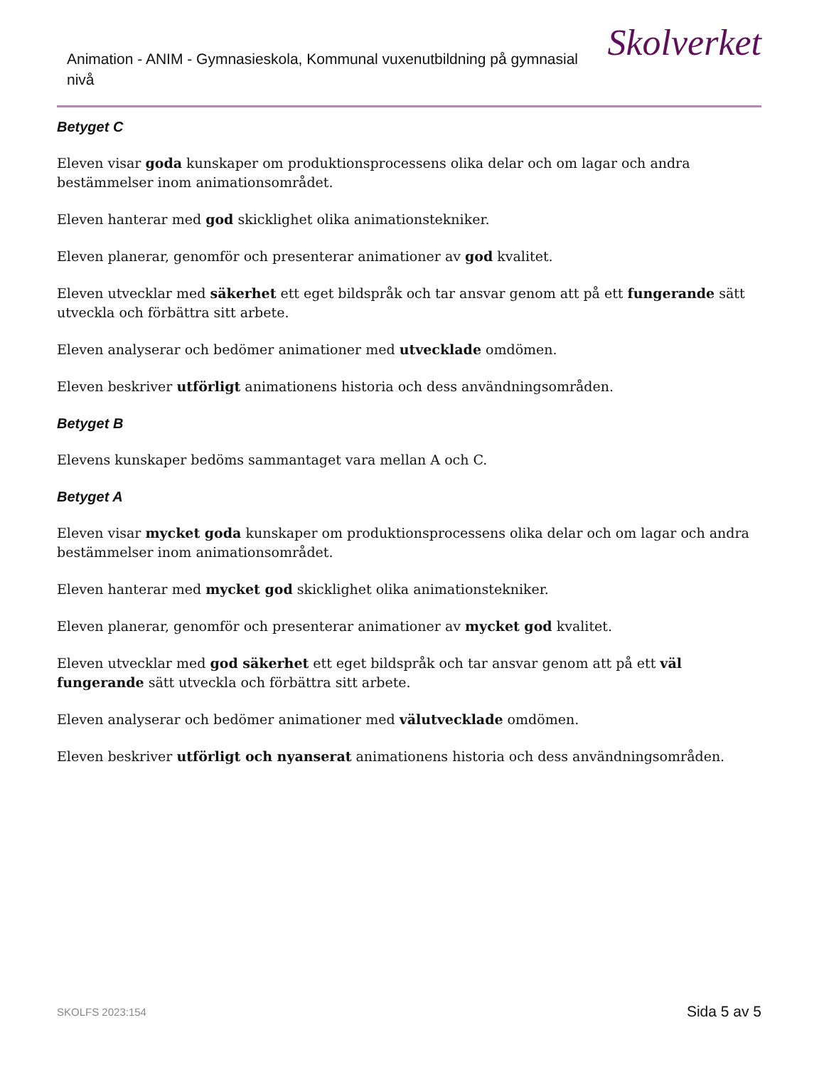Animation - ANIM - Gymnasieskola, Kommunal vuxenutbildning på gymnasial nivå
Skolverket
Betyget C
Eleven visar goda kunskaper om produktionsprocessens olika delar och om lagar och andra bestämmelser inom animationsområdet.
Eleven hanterar med god skicklighet olika animationstekniker.
Eleven planerar, genomför och presenterar animationer av god kvalitet.
Eleven utvecklar med säkerhet ett eget bildspråk och tar ansvar genom att på ett fungerande sätt utveckla och förbättra sitt arbete.
Eleven analyserar och bedömer animationer med utvecklade omdömen.
Eleven beskriver utförligt animationens historia och dess användningsområden.
Betyget B
Elevens kunskaper bedöms sammantaget vara mellan A och C.
Betyget A
Eleven visar mycket goda kunskaper om produktionsprocessens olika delar och om lagar och andra bestämmelser inom animationsområdet.
Eleven hanterar med mycket god skicklighet olika animationstekniker.
Eleven planerar, genomför och presenterar animationer av mycket god kvalitet.
Eleven utvecklar med god säkerhet ett eget bildspråk och tar ansvar genom att på ett väl fungerande sätt utveckla och förbättra sitt arbete.
Eleven analyserar och bedömer animationer med välutvecklade omdömen.
Eleven beskriver utförligt och nyanserat animationens historia och dess användningsområden.
SKOLFS 2023:154 Sida 5 av 5